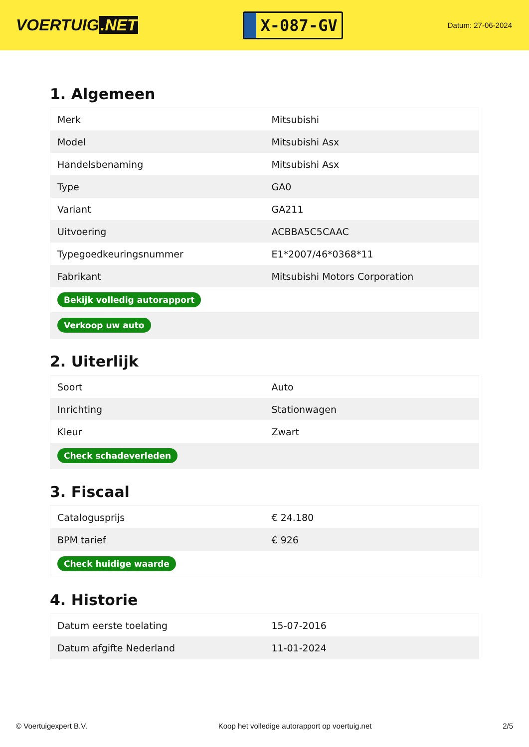VOERTUIG.NET
X-087-GV
Datum: 27-06-2024
1. Algemeen
| Merk | Mitsubishi |
| Model | Mitsubishi Asx |
| Handelsbenaming | Mitsubishi Asx |
| Type | GA0 |
| Variant | GA211 |
| Uitvoering | ACBBA5C5CAAC |
| Typegoedkeuringsnummer | E1*2007/46*0368*11 |
| Fabrikant | Mitsubishi Motors Corporation |
| Bekijk volledig autorapport | |
| Verkoop uw auto | |
2. Uiterlijk
| Soort | Auto |
| Inrichting | Stationwagen |
| Kleur | Zwart |
| Check schadeverleden | |
3. Fiscaal
| Catalogusprijs | € 24.180 |
| BPM tarief | € 926 |
| Check huidige waarde | |
4. Historie
| Datum eerste toelating | 15-07-2016 |
| Datum afgifte Nederland | 11-01-2024 |
© Voertuigexpert B.V. Koop het volledige autorapport op voertuig.net 2/5